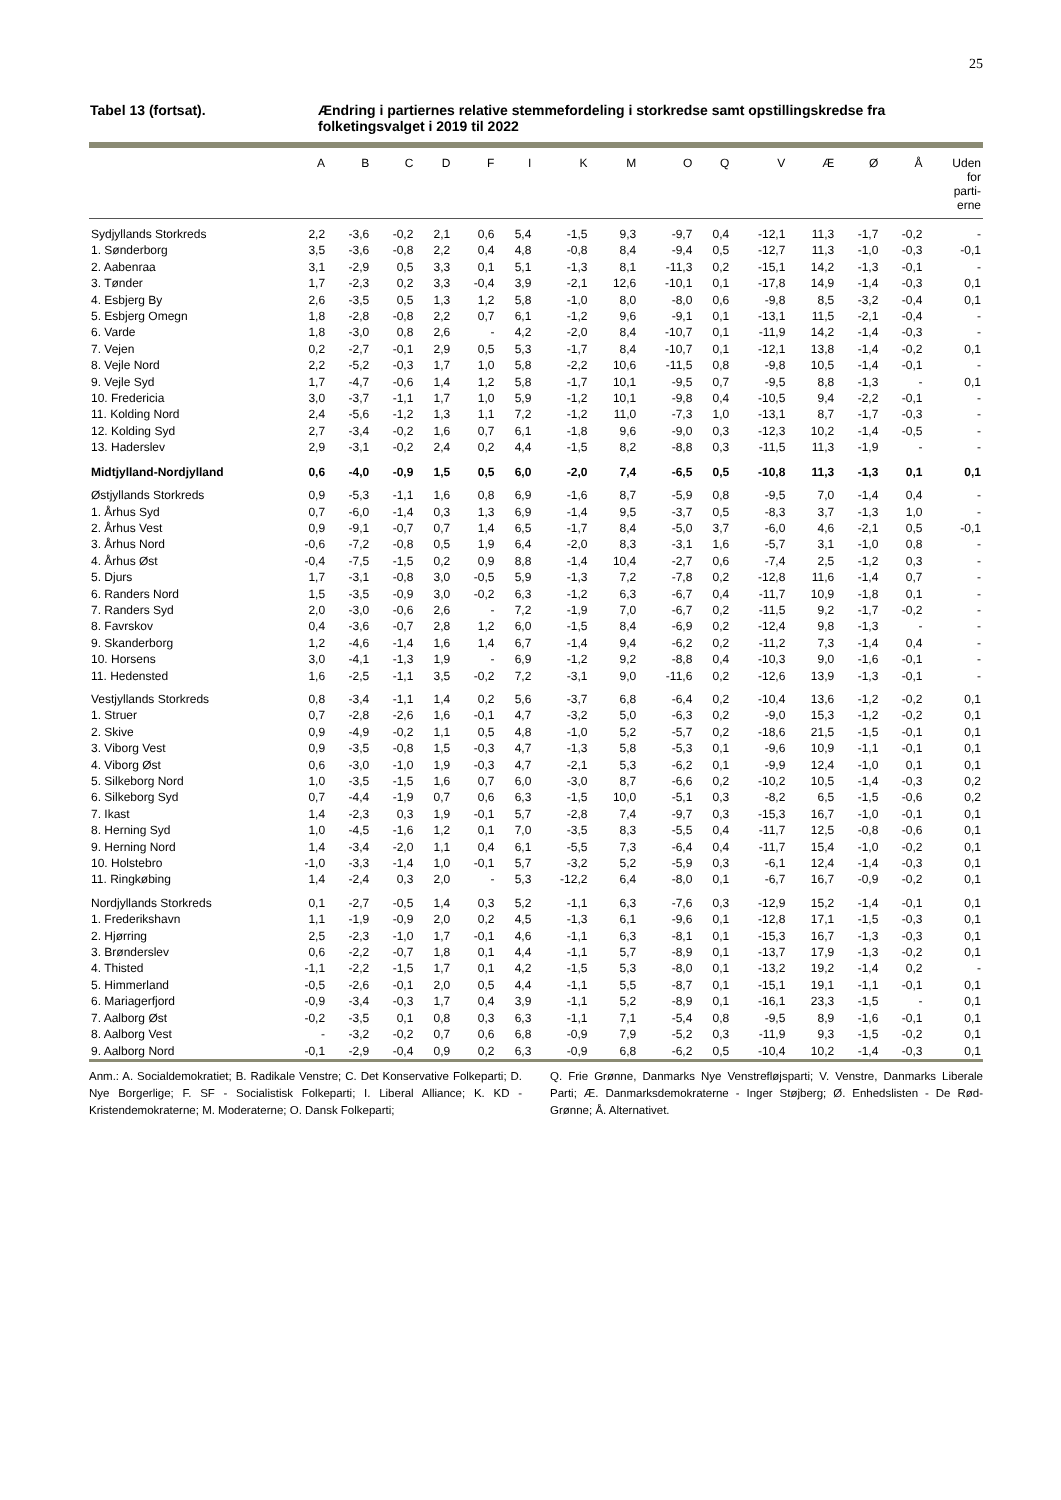25
Tabel 13 (fortsat). Ændring i partiernes relative stemmefordeling i storkredse samt opstillingskredse fra folketingsvalget i 2019 til 2022
| | A | B | C | D | F | I | K | M | O | Q | V | Æ | Ø | Å | Uden for parti- erne |
| --- | --- | --- | --- | --- | --- | --- | --- | --- | --- | --- | --- | --- | --- | --- | --- |
| Sydjyllands Storkreds | 2,2 | -3,6 | -0,2 | 2,1 | 0,6 | 5,4 | -1,5 | 9,3 | -9,7 | 0,4 | -12,1 | 11,3 | -1,7 | -0,2 | - |
| 1. Sønderborg | 3,5 | -3,6 | -0,8 | 2,2 | 0,4 | 4,8 | -0,8 | 8,4 | -9,4 | 0,5 | -12,7 | 11,3 | -1,0 | -0,3 | -0,1 |
| 2. Aabenraa | 3,1 | -2,9 | 0,5 | 3,3 | 0,1 | 5,1 | -1,3 | 8,1 | -11,3 | 0,2 | -15,1 | 14,2 | -1,3 | -0,1 | - |
| 3. Tønder | 1,7 | -2,3 | 0,2 | 3,3 | -0,4 | 3,9 | -2,1 | 12,6 | -10,1 | 0,1 | -17,8 | 14,9 | -1,4 | -0,3 | 0,1 |
| 4. Esbjerg By | 2,6 | -3,5 | 0,5 | 1,3 | 1,2 | 5,8 | -1,0 | 8,0 | -8,0 | 0,6 | -9,8 | 8,5 | -3,2 | -0,4 | 0,1 |
| 5. Esbjerg Omegn | 1,8 | -2,8 | -0,8 | 2,2 | 0,7 | 6,1 | -1,2 | 9,6 | -9,1 | 0,1 | -13,1 | 11,5 | -2,1 | -0,4 | - |
| 6. Varde | 1,8 | -3,0 | 0,8 | 2,6 | - | 4,2 | -2,0 | 8,4 | -10,7 | 0,1 | -11,9 | 14,2 | -1,4 | -0,3 | - |
| 7. Vejen | 0,2 | -2,7 | -0,1 | 2,9 | 0,5 | 5,3 | -1,7 | 8,4 | -10,7 | 0,1 | -12,1 | 13,8 | -1,4 | -0,2 | 0,1 |
| 8. Vejle Nord | 2,2 | -5,2 | -0,3 | 1,7 | 1,0 | 5,8 | -2,2 | 10,6 | -11,5 | 0,8 | -9,8 | 10,5 | -1,4 | -0,1 | - |
| 9. Vejle Syd | 1,7 | -4,7 | -0,6 | 1,4 | 1,2 | 5,8 | -1,7 | 10,1 | -9,5 | 0,7 | -9,5 | 8,8 | -1,3 | - | 0,1 |
| 10. Fredericia | 3,0 | -3,7 | -1,1 | 1,7 | 1,0 | 5,9 | -1,2 | 10,1 | -9,8 | 0,4 | -10,5 | 9,4 | -2,2 | -0,1 | - |
| 11. Kolding Nord | 2,4 | -5,6 | -1,2 | 1,3 | 1,1 | 7,2 | -1,2 | 11,0 | -7,3 | 1,0 | -13,1 | 8,7 | -1,7 | -0,3 | - |
| 12. Kolding Syd | 2,7 | -3,4 | -0,2 | 1,6 | 0,7 | 6,1 | -1,8 | 9,6 | -9,0 | 0,3 | -12,3 | 10,2 | -1,4 | -0,5 | - |
| 13. Haderslev | 2,9 | -3,1 | -0,2 | 2,4 | 0,2 | 4,4 | -1,5 | 8,2 | -8,8 | 0,3 | -11,5 | 11,3 | -1,9 | - | - |
| Midtjylland-Nordjylland | 0,6 | -4,0 | -0,9 | 1,5 | 0,5 | 6,0 | -2,0 | 7,4 | -6,5 | 0,5 | -10,8 | 11,3 | -1,3 | 0,1 | 0,1 |
| Østjyllands Storkreds | 0,9 | -5,3 | -1,1 | 1,6 | 0,8 | 6,9 | -1,6 | 8,7 | -5,9 | 0,8 | -9,5 | 7,0 | -1,4 | 0,4 | - |
| 1. Århus Syd | 0,7 | -6,0 | -1,4 | 0,3 | 1,3 | 6,9 | -1,4 | 9,5 | -3,7 | 0,5 | -8,3 | 3,7 | -1,3 | 1,0 | - |
| 2. Århus Vest | 0,9 | -9,1 | -0,7 | 0,7 | 1,4 | 6,5 | -1,7 | 8,4 | -5,0 | 3,7 | -6,0 | 4,6 | -2,1 | 0,5 | -0,1 |
| 3. Århus Nord | -0,6 | -7,2 | -0,8 | 0,5 | 1,9 | 6,4 | -2,0 | 8,3 | -3,1 | 1,6 | -5,7 | 3,1 | -1,0 | 0,8 | - |
| 4. Århus Øst | -0,4 | -7,5 | -1,5 | 0,2 | 0,9 | 8,8 | -1,4 | 10,4 | -2,7 | 0,6 | -7,4 | 2,5 | -1,2 | 0,3 | - |
| 5. Djurs | 1,7 | -3,1 | -0,8 | 3,0 | -0,5 | 5,9 | -1,3 | 7,2 | -7,8 | 0,2 | -12,8 | 11,6 | -1,4 | 0,7 | - |
| 6. Randers Nord | 1,5 | -3,5 | -0,9 | 3,0 | -0,2 | 6,3 | -1,2 | 6,3 | -6,7 | 0,4 | -11,7 | 10,9 | -1,8 | 0,1 | - |
| 7. Randers Syd | 2,0 | -3,0 | -0,6 | 2,6 | - | 7,2 | -1,9 | 7,0 | -6,7 | 0,2 | -11,5 | 9,2 | -1,7 | -0,2 | - |
| 8. Favrskov | 0,4 | -3,6 | -0,7 | 2,8 | 1,2 | 6,0 | -1,5 | 8,4 | -6,9 | 0,2 | -12,4 | 9,8 | -1,3 | - | - |
| 9. Skanderborg | 1,2 | -4,6 | -1,4 | 1,6 | 1,4 | 6,7 | -1,4 | 9,4 | -6,2 | 0,2 | -11,2 | 7,3 | -1,4 | 0,4 | - |
| 10. Horsens | 3,0 | -4,1 | -1,3 | 1,9 | - | 6,9 | -1,2 | 9,2 | -8,8 | 0,4 | -10,3 | 9,0 | -1,6 | -0,1 | - |
| 11. Hedensted | 1,6 | -2,5 | -1,1 | 3,5 | -0,2 | 7,2 | -3,1 | 9,0 | -11,6 | 0,2 | -12,6 | 13,9 | -1,3 | -0,1 | - |
| Vestjyllands Storkreds | 0,8 | -3,4 | -1,1 | 1,4 | 0,2 | 5,6 | -3,7 | 6,8 | -6,4 | 0,2 | -10,4 | 13,6 | -1,2 | -0,2 | 0,1 |
| 1. Struer | 0,7 | -2,8 | -2,6 | 1,6 | -0,1 | 4,7 | -3,2 | 5,0 | -6,3 | 0,2 | -9,0 | 15,3 | -1,2 | -0,2 | 0,1 |
| 2. Skive | 0,9 | -4,9 | -0,2 | 1,1 | 0,5 | 4,8 | -1,0 | 5,2 | -5,7 | 0,2 | -18,6 | 21,5 | -1,5 | -0,1 | 0,1 |
| 3. Viborg Vest | 0,9 | -3,5 | -0,8 | 1,5 | -0,3 | 4,7 | -1,3 | 5,8 | -5,3 | 0,1 | -9,6 | 10,9 | -1,1 | -0,1 | 0,1 |
| 4. Viborg Øst | 0,6 | -3,0 | -1,0 | 1,9 | -0,3 | 4,7 | -2,1 | 5,3 | -6,2 | 0,1 | -9,9 | 12,4 | -1,0 | 0,1 | 0,1 |
| 5. Silkeborg Nord | 1,0 | -3,5 | -1,5 | 1,6 | 0,7 | 6,0 | -3,0 | 8,7 | -6,6 | 0,2 | -10,2 | 10,5 | -1,4 | -0,3 | 0,2 |
| 6. Silkeborg Syd | 0,7 | -4,4 | -1,9 | 0,7 | 0,6 | 6,3 | -1,5 | 10,0 | -5,1 | 0,3 | -8,2 | 6,5 | -1,5 | -0,6 | 0,2 |
| 7. Ikast | 1,4 | -2,3 | 0,3 | 1,9 | -0,1 | 5,7 | -2,8 | 7,4 | -9,7 | 0,3 | -15,3 | 16,7 | -1,0 | -0,1 | 0,1 |
| 8. Herning Syd | 1,0 | -4,5 | -1,6 | 1,2 | 0,1 | 7,0 | -3,5 | 8,3 | -5,5 | 0,4 | -11,7 | 12,5 | -0,8 | -0,6 | 0,1 |
| 9. Herning Nord | 1,4 | -3,4 | -2,0 | 1,1 | 0,4 | 6,1 | -5,5 | 7,3 | -6,4 | 0,4 | -11,7 | 15,4 | -1,0 | -0,2 | 0,1 |
| 10. Holstebro | -1,0 | -3,3 | -1,4 | 1,0 | -0,1 | 5,7 | -3,2 | 5,2 | -5,9 | 0,3 | -6,1 | 12,4 | -1,4 | -0,3 | 0,1 |
| 11. Ringkøbing | 1,4 | -2,4 | 0,3 | 2,0 | - | 5,3 | -12,2 | 6,4 | -8,0 | 0,1 | -6,7 | 16,7 | -0,9 | -0,2 | 0,1 |
| Nordjyllands Storkreds | 0,1 | -2,7 | -0,5 | 1,4 | 0,3 | 5,2 | -1,1 | 6,3 | -7,6 | 0,3 | -12,9 | 15,2 | -1,4 | -0,1 | 0,1 |
| 1. Frederikshavn | 1,1 | -1,9 | -0,9 | 2,0 | 0,2 | 4,5 | -1,3 | 6,1 | -9,6 | 0,1 | -12,8 | 17,1 | -1,5 | -0,3 | 0,1 |
| 2. Hjørring | 2,5 | -2,3 | -1,0 | 1,7 | -0,1 | 4,6 | -1,1 | 6,3 | -8,1 | 0,1 | -15,3 | 16,7 | -1,3 | -0,3 | 0,1 |
| 3. Brønderslev | 0,6 | -2,2 | -0,7 | 1,8 | 0,1 | 4,4 | -1,1 | 5,7 | -8,9 | 0,1 | -13,7 | 17,9 | -1,3 | -0,2 | 0,1 |
| 4. Thisted | -1,1 | -2,2 | -1,5 | 1,7 | 0,1 | 4,2 | -1,5 | 5,3 | -8,0 | 0,1 | -13,2 | 19,2 | -1,4 | 0,2 | - |
| 5. Himmerland | -0,5 | -2,6 | -0,1 | 2,0 | 0,5 | 4,4 | -1,1 | 5,5 | -8,7 | 0,1 | -15,1 | 19,1 | -1,1 | -0,1 | 0,1 |
| 6. Mariagerfjord | -0,9 | -3,4 | -0,3 | 1,7 | 0,4 | 3,9 | -1,1 | 5,2 | -8,9 | 0,1 | -16,1 | 23,3 | -1,5 | - | 0,1 |
| 7. Aalborg Øst | -0,2 | -3,5 | 0,1 | 0,8 | 0,3 | 6,3 | -1,1 | 7,1 | -5,4 | 0,8 | -9,5 | 8,9 | -1,6 | -0,1 | 0,1 |
| 8. Aalborg Vest | - | -3,2 | -0,2 | 0,7 | 0,6 | 6,8 | -0,9 | 7,9 | -5,2 | 0,3 | -11,9 | 9,3 | -1,5 | -0,2 | 0,1 |
| 9. Aalborg Nord | -0,1 | -2,9 | -0,4 | 0,9 | 0,2 | 6,3 | -0,9 | 6,8 | -6,2 | 0,5 | -10,4 | 10,2 | -1,4 | -0,3 | 0,1 |
Anm.: A. Socialdemokratiet; B. Radikale Venstre; C. Det Konservative Folkeparti; D. Nye Borgerlige; F. SF - Socialistisk Folkeparti; I. Liberal Alliance; K. KD - Kristendemokraterne; M. Moderaterne; O. Dansk Folkeparti;
Q. Frie Grønne, Danmarks Nye Venstrefløjsparti; V. Venstre, Danmarks Liberale Parti; Æ. Danmarksdemokraterne - Inger Støjberg; Ø. Enhedslisten - De Rød-Grønne; Å. Alternativet.